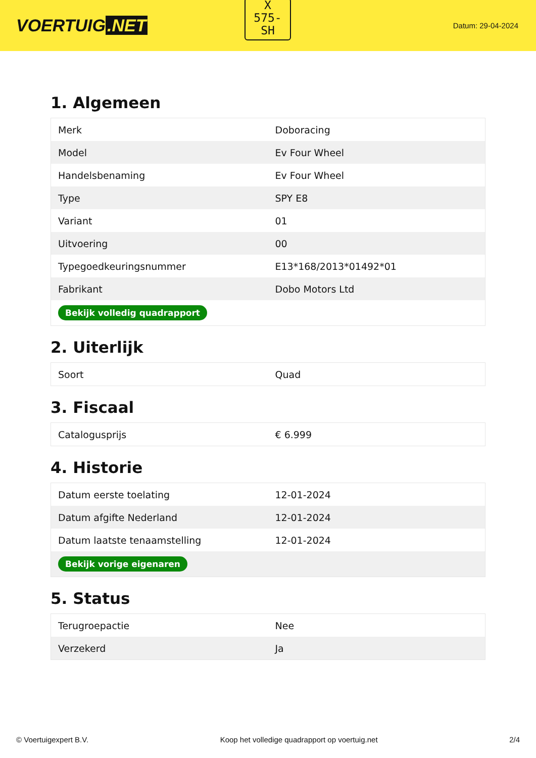VOERTUIG.NET
X
575-
SH
Datum: 29-04-2024
1. Algemeen
| Merk | Doboracing |
| Model | Ev Four Wheel |
| Handelsbenaming | Ev Four Wheel |
| Type | SPY E8 |
| Variant | 01 |
| Uitvoering | 00 |
| Typegoedkeuringsnummer | E13*168/2013*01492*01 |
| Fabrikant | Dobo Motors Ltd |
| Bekijk volledig quadrapport | |
2. Uiterlijk
| Soort | Quad |
3. Fiscaal
| Catalogusprijs | € 6.999 |
4. Historie
| Datum eerste toelating | 12-01-2024 |
| Datum afgifte Nederland | 12-01-2024 |
| Datum laatste tenaamstelling | 12-01-2024 |
| Bekijk vorige eigenaren | |
5. Status
| Terugroepactie | Nee |
| Verzekerd | Ja |
© Voertuigexpert B.V. Koop het volledige quadrapport op voertuig.net 2/4